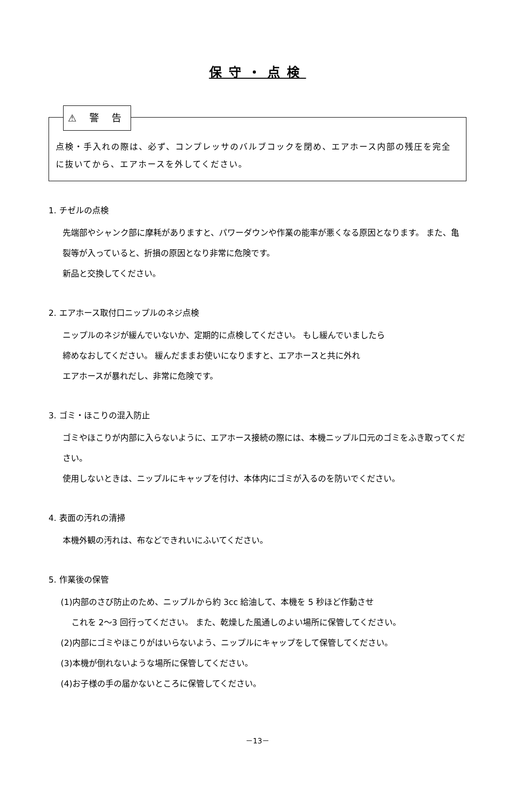保守・点検
⚠ 警 告
点検・手入れの際は、必ず、コンプレッサのバルブコックを閉め、エアホース内部の残圧を完全に抜いてから、エアホースを外してください。
1. チゼルの点検
先端部やシャンク部に摩耗がありますと、パワーダウンや作業の能率が悪くなる原因となります。 また、亀裂等が入っていると、折損の原因となり非常に危険です。
新品と交換してください。
2. エアホース取付口ニップルのネジ点検
ニップルのネジが緩んでいないか、定期的に点検してください。 もし緩んでいましたら
締めなおしてください。 緩んだままお使いになりますと、エアホースと共に外れ
エアホースが暴れだし、非常に危険です。
3. ゴミ・ほこりの混入防止
ゴミやほこりが内部に入らないように、エアホース接続の際には、本機ニップル口元のゴミをふき取ってください。
使用しないときは、ニップルにキャップを付け、本体内にゴミが入るのを防いでください。
4. 表面の汚れの清掃
本機外観の汚れは、布などできれいにふいてください。
5. 作業後の保管
(1)内部のさび防止のため、ニップルから約 3cc 給油して、本機を 5 秒ほど作動させ
これを 2～3 回行ってください。 また、乾燥した風通しのよい場所に保管してください。
(2)内部にゴミやほこりがはいらないよう、ニップルにキャップをして保管してください。
(3)本機が倒れないような場所に保管してください。
(4)お子様の手の届かないところに保管してください。
－13－